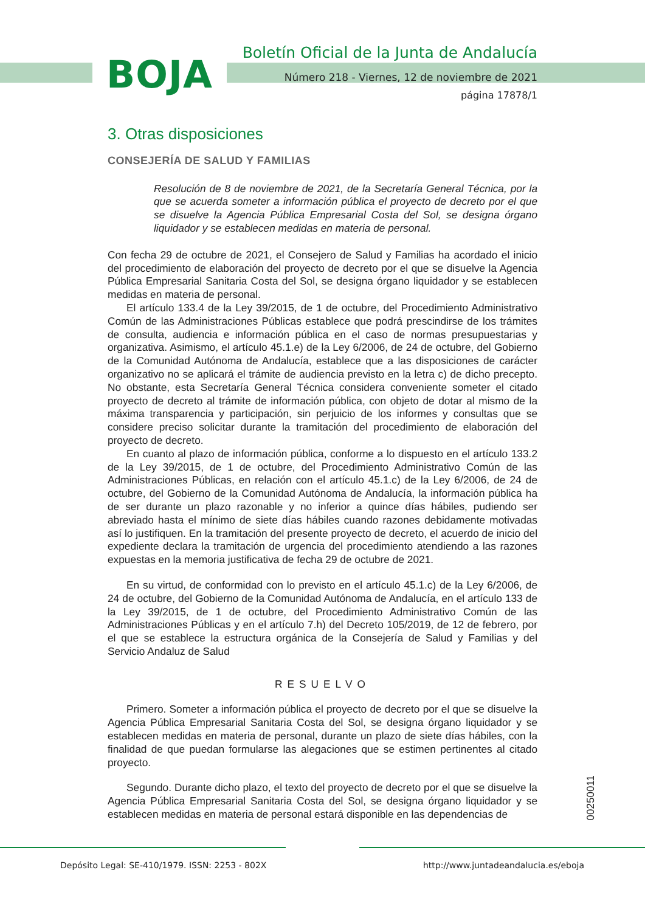BOJA
Boletín Oficial de la Junta de Andalucía
Número 218 - Viernes, 12 de noviembre de 2021
página 17878/1
3. Otras disposiciones
CONSEJERÍA DE SALUD Y FAMILIAS
Resolución de 8 de noviembre de 2021, de la Secretaría General Técnica, por la que se acuerda someter a información pública el proyecto de decreto por el que se disuelve la Agencia Pública Empresarial Costa del Sol, se designa órgano liquidador y se establecen medidas en materia de personal.
Con fecha 29 de octubre de 2021, el Consejero de Salud y Familias ha acordado el inicio del procedimiento de elaboración del proyecto de decreto por el que se disuelve la Agencia Pública Empresarial Sanitaria Costa del Sol, se designa órgano liquidador y se establecen medidas en materia de personal.
El artículo 133.4 de la Ley 39/2015, de 1 de octubre, del Procedimiento Administrativo Común de las Administraciones Públicas establece que podrá prescindirse de los trámites de consulta, audiencia e información pública en el caso de normas presupuestarias y organizativa. Asimismo, el artículo 45.1.e) de la Ley 6/2006, de 24 de octubre, del Gobierno de la Comunidad Autónoma de Andalucía, establece que a las disposiciones de carácter organizativo no se aplicará el trámite de audiencia previsto en la letra c) de dicho precepto. No obstante, esta Secretaría General Técnica considera conveniente someter el citado proyecto de decreto al trámite de información pública, con objeto de dotar al mismo de la máxima transparencia y participación, sin perjuicio de los informes y consultas que se considere preciso solicitar durante la tramitación del procedimiento de elaboración del proyecto de decreto.
En cuanto al plazo de información pública, conforme a lo dispuesto en el artículo 133.2 de la Ley 39/2015, de 1 de octubre, del Procedimiento Administrativo Común de las Administraciones Públicas, en relación con el artículo 45.1.c) de la Ley 6/2006, de 24 de octubre, del Gobierno de la Comunidad Autónoma de Andalucía, la información pública ha de ser durante un plazo razonable y no inferior a quince días hábiles, pudiendo ser abreviado hasta el mínimo de siete días hábiles cuando razones debidamente motivadas así lo justifiquen. En la tramitación del presente proyecto de decreto, el acuerdo de inicio del expediente declara la tramitación de urgencia del procedimiento atendiendo a las razones expuestas en la memoria justificativa de fecha 29 de octubre de 2021.
En su virtud, de conformidad con lo previsto en el artículo 45.1.c) de la Ley 6/2006, de 24 de octubre, del Gobierno de la Comunidad Autónoma de Andalucía, en el artículo 133 de la Ley 39/2015, de 1 de octubre, del Procedimiento Administrativo Común de las Administraciones Públicas y en el artículo 7.h) del Decreto 105/2019, de 12 de febrero, por el que se establece la estructura orgánica de la Consejería de Salud y Familias y del Servicio Andaluz de Salud
RESUELVO
Primero. Someter a información pública el proyecto de decreto por el que se disuelve la Agencia Pública Empresarial Sanitaria Costa del Sol, se designa órgano liquidador y se establecen medidas en materia de personal, durante un plazo de siete días hábiles, con la finalidad de que puedan formularse las alegaciones que se estimen pertinentes al citado proyecto.
Segundo. Durante dicho plazo, el texto del proyecto de decreto por el que se disuelve la Agencia Pública Empresarial Sanitaria Costa del Sol, se designa órgano liquidador y se establecen medidas en materia de personal estará disponible en las dependencias de
00250011
Depósito Legal: SE-410/1979. ISSN: 2253 - 802X
http://www.juntadeandalucia.es/eboja